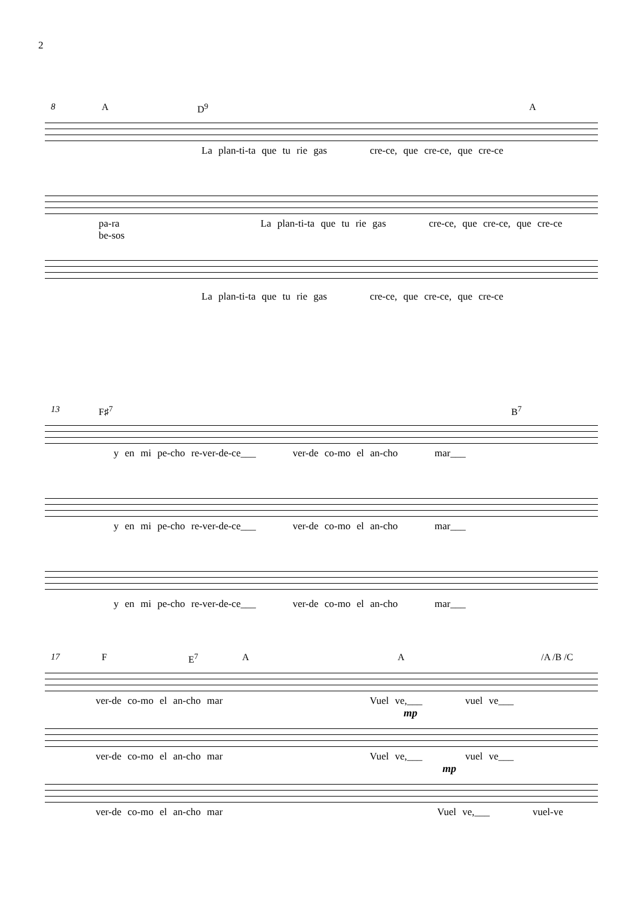2
8 A D<sup>9</sup> A
La plan-ti-ta que tu rie gas cre-ce, que cre-ce, que cre-ce
pa-ra La plan-ti-ta que tu rie gas cre-ce, que cre-ce, que cre-ce
be-sos
La plan-ti-ta que tu rie gas cre-ce, que cre-ce, que cre-ce
13 F♯<sup>7</sup> B<sup>7</sup>
y en mi pe-cho re-ver-de-ce___ ver-de co-mo el an-cho mar___
y en mi pe-cho re-ver-de-ce___ ver-de co-mo el an-cho mar___
y en mi pe-cho re-ver-de-ce___ ver-de co-mo el an-cho mar___
17 F E<sup>7</sup> A A /A /B /C
ver-de co-mo el an-cho mar Vuel ve,___ vuel ve___
mp
ver-de co-mo el an-cho mar Vuel ve,___ vuel ve___
mp
ver-de co-mo el an-cho mar Vuel ve,___ vuel-ve